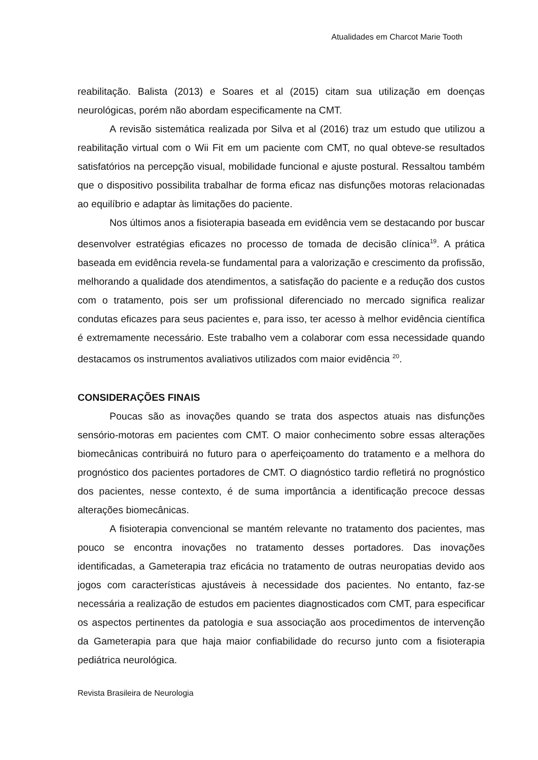Atualidades em Charcot Marie Tooth
reabilitação. Balista (2013) e Soares et al (2015) citam sua utilização em doenças neurológicas, porém não abordam especificamente na CMT.
A revisão sistemática realizada por Silva et al (2016) traz um estudo que utilizou a reabilitação virtual com o Wii Fit em um paciente com CMT, no qual obteve-se resultados satisfatórios na percepção visual, mobilidade funcional e ajuste postural. Ressaltou também que o dispositivo possibilita trabalhar de forma eficaz nas disfunções motoras relacionadas ao equilíbrio e adaptar às limitações do paciente.
Nos últimos anos a fisioterapia baseada em evidência vem se destacando por buscar desenvolver estratégias eficazes no processo de tomada de decisão clínica<sup>19</sup>. A prática baseada em evidência revela-se fundamental para a valorização e crescimento da profissão, melhorando a qualidade dos atendimentos, a satisfação do paciente e a redução dos custos com o tratamento, pois ser um profissional diferenciado no mercado significa realizar condutas eficazes para seus pacientes e, para isso, ter acesso à melhor evidência científica é extremamente necessário. Este trabalho vem a colaborar com essa necessidade quando destacamos os instrumentos avaliativos utilizados com maior evidência <sup>20</sup>.
CONSIDERAÇÕES FINAIS
Poucas são as inovações quando se trata dos aspectos atuais nas disfunções sensório-motoras em pacientes com CMT. O maior conhecimento sobre essas alterações biomecânicas contribuirá no futuro para o aperfeiçoamento do tratamento e a melhora do prognóstico dos pacientes portadores de CMT. O diagnóstico tardio refletirá no prognóstico dos pacientes, nesse contexto, é de suma importância a identificação precoce dessas alterações biomecânicas.
A fisioterapia convencional se mantém relevante no tratamento dos pacientes, mas pouco se encontra inovações no tratamento desses portadores. Das inovações identificadas, a Gameterapia traz eficácia no tratamento de outras neuropatias devido aos jogos com características ajustáveis à necessidade dos pacientes. No entanto, faz-se necessária a realização de estudos em pacientes diagnosticados com CMT, para especificar os aspectos pertinentes da patologia e sua associação aos procedimentos de intervenção da Gameterapia para que haja maior confiabilidade do recurso junto com a fisioterapia pediátrica neurológica.
Revista Brasileira de Neurologia